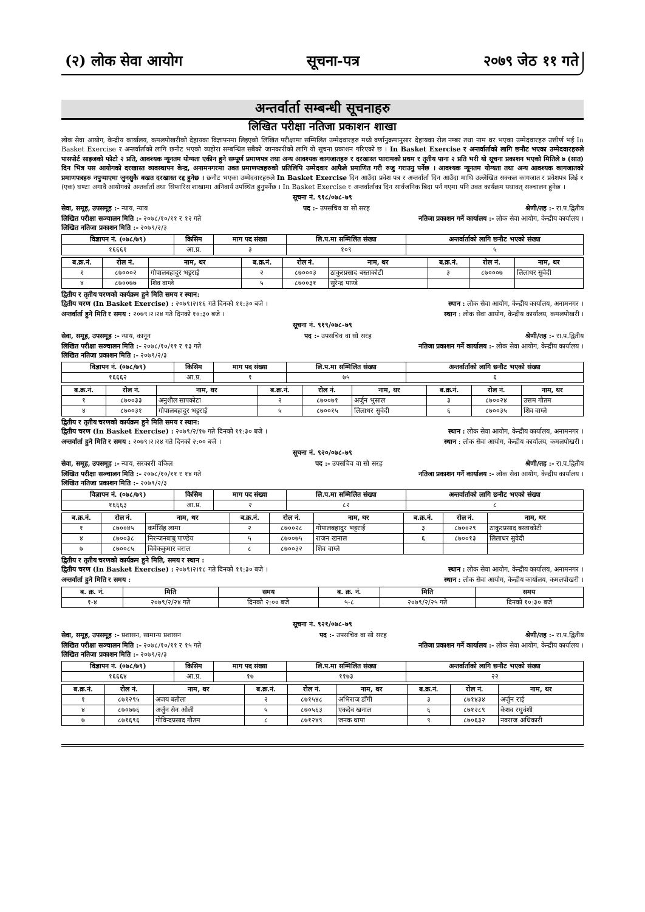(२) लोक सेवा आयोग सूचना-पत्र २०७९ जेठ ११ गते
अन्तर्वार्ता सम्बन्धी सूचनाहरु
लिखित परीक्षा नतिजा प्रकाशन शाखा
लोक सेवा आयोग, केन्द्रीय कार्यालय, कमलपोखरीको देहायका विज्ञापनमा लिइएको लिखित परीक्षामा सम्मिलित उम्मेदवारहरु मध्ये वर्णानुक्रमानुसार देहायका रोल नम्बर तथा नाम थर भएका उम्मेदवारहरु उत्तीर्ण भई In Basket Exercise र अन्तर्वार्ताको लागि छनौट भएको व्यहोरा सम्बन्धित सबैको जानकारीको लागि यो सूचना प्रकाशन गरिएको छ । In Basket Exercise र अन्तर्वार्ताको लागि छनौट भएका उम्मेदवारहरुले पासपोर्ट साइजको फोटो २ प्रति, आवश्यक न्यूनतम योग्यता एकीन हुने सम्पूर्ण प्रमाणपत्र तथा अन्य आवश्यक कागजातहरु र दरखास्त फारामको प्रथम र तृतीय पाना २ प्रति भरी यो सूचना प्रकाशन भएको मितिले ७ (सात) दिन भित्र यस आयोगको दरखास्त व्यवस्थापन केन्द्र, अनामनगरमा उक्त प्रमाणपत्रहरुको प्रतिलिपि उम्मेदवार आफैले प्रमाणित गरी रुजु गराउनु पर्नेछ । आवश्यक न्यूनतम योग्यता तथा अन्य आवश्यक कागजातको प्रमाणपत्रहरु नपुऱ्याएमा जुनसुकै बखत दरखास्त रद्द हुनेछ । छनौट भएका उम्मेदवारहरुले In Basket Exercise दिन आउँदा प्रवेश पत्र र अन्तर्वार्ता दिन आउँदा माथि उल्लेखित सक्कल कागजात र प्रवेशपत्र लिई १ (एक) घण्टा अगावै आयोगको अन्तर्वार्ता तथा सिफारिस शाखामा अनिवार्य उपस्थित हुनुपर्नेछ । In Basket Exercise र अन्तर्वार्ताका दिन सार्वजनिक बिदा पर्न गएमा पनि उक्त कार्यक्रम यथावत् सञ्चालन हुनेछ ।
सूचना नं. ९१८/०७८-७९
सेवा, समूह, उपसमूह :- न्याय, न्याय पद :- उपसचिव वा सो सरह श्रेणी/तह :- रा.प.द्वितीय
लिखित परीक्षा सञ्चालन मिति :- २०७८/१०/११ र १२ गते नतिजा प्रकाशन गर्ने कार्यालय :- लोक सेवा आयोग, केन्द्रीय कार्यालय ।
लिखित नतिजा प्रकाशन मिति :- २०७९/२/३
| विज्ञापन नं. (०७८/७९) | किसिम | माग पद संख्या | लि.प.मा सम्मिलित संख्या | अन्तर्वार्ताको लागि छनौट भएको संख्या |
| --- | --- | --- | --- | --- |
| १६६६१ | आ.प्र. | ३ | १०९ | ५ |
| ब.क्र.नं. | रोल नं. | नाम, थर | ब.क्र.नं. | रोल नं. | नाम, थर | ब.क्र.नं. | रोल नं. | नाम, थर |
| --- | --- | --- | --- | --- | --- | --- | --- | --- |
| १ | ८७०००२ | गोपालबहादुर भट्टराई | २ | ८७०००३ | ठाकुरप्रसाद बस्ताकोटी | ३ | ८७०००७ | लिलाधर सुवेदी |
| ४ | ८७००७७ | शिव वाग्ले | ५ | ८७००३१ | सुरेन्द्र पाण्डे | | | |
द्वितीय र तृतीय चरणको कार्यक्रम हुने मिति समय र स्थान:
द्वितीय चरण (In Basket Exercise) : २०७९।२।१६ गते दिनको ११:३० बजे । स्थान : लोक सेवा आयोग, केन्द्रीय कार्यालय, अनामनगर ।
अन्तर्वार्ता हुने मिति र समय : २०७९।२।२४ गते दिनको १०:३० बजे । स्थान : लोक सेवा आयोग, केन्द्रीय कार्यालय, कमलपोखरी ।
सूचना नं. ९१९/०७८-७९
सेवा, समूह, उपसमूह :- न्याय, कानून पद :- उपसचिव वा सो सरह श्रेणी/तह :- रा.प.द्वितीय
लिखित परीक्षा सञ्चालन मिति :- २०७८/१०/११ र १३ गते नतिजा प्रकाशन गर्ने कार्यालय :- लोक सेवा आयोग, केन्द्रीय कार्यालय ।
लिखित नतिजा प्रकाशन मिति :- २०७९/२/३
| विज्ञापन नं. (०७८/७९) | किसिम | माग पद संख्या | लि.प.मा सम्मिलित संख्या | अन्तर्वार्ताको लागि छनौट भएको संख्या |
| --- | --- | --- | --- | --- |
| १६६६२ | आ.प्र. | १ | ७५ | ६ |
| ब.क्र.नं. | रोल नं. | नाम, थर | ब.क्र.नं. | रोल नं. | नाम, थर | ब.क्र.नं. | रोल नं. | नाम, थर |
| --- | --- | --- | --- | --- | --- | --- | --- | --- |
| १ | ८७००३३ | अनुशील सापकोटा | २ | ८७००७१ | अर्जुन भुसाल | ३ | ८७००२४ | उत्तम गौतम |
| ४ | ८७००३१ | गोपालबहादुर भट्टराई | ५ | ८७००१५ | लिलाधर सुवेदी | ६ | ८७००३५ | शिव वाग्ले |
द्वितीय र तृतीय चरणको कार्यक्रम हुने मिति समय र स्थान:
द्वितीय चरण (In Basket Exercise) : २०७९/२/१७ गते दिनको ११:३० बजे । स्थान : लोक सेवा आयोग, केन्द्रीय कार्यालय, अनामनगर ।
अन्तर्वार्ता हुने मिति र समय : २०७९।२।२४ गते दिनको २:०० बजे । स्थान : लोक सेवा आयोग, केन्द्रीय कार्यालय, कमलपोखरी ।
सूचना नं. ९२०/०७८-७९
सेवा, समूह, उपसमूह :- न्याय, सरकारी वकिल पद :- उपसचिव वा सो सरह श्रेणी/तह :- रा.प.द्वितीय
लिखित परीक्षा सञ्चालन मिति :- २०७८/१०/११ र १४ गते नतिजा प्रकाशन गर्ने कार्यालय :- लोक सेवा आयोग, केन्द्रीय कार्यालय ।
लिखित नतिजा प्रकाशन मिति :- २०७९/२/३
| विज्ञापन नं. (०७८/७९) | किसिम | माग पद संख्या | लि.प.मा सम्मिलित संख्या | अन्तर्वार्ताको लागि छनौट भएको संख्या |
| --- | --- | --- | --- | --- |
| १६६६३ | आ.प्र. | २ | ८२ | ८ |
| ब.क्र.नं. | रोल नं. | नाम, थर | ब.क्र.नं. | रोल नं. | नाम, थर | ब.क्र.नं. | रोल नं. | नाम, थर |
| --- | --- | --- | --- | --- | --- | --- | --- | --- |
| १ | ८७००४५ | कर्मसिंह लामा | २ | ८७००२८ | गोपालबहादुर भट्टराई | ३ | ८७००२९ | ठाकुरप्रसाद बस्ताकोटी |
| ४ | ८७००३८ | निरन्जनबाबु पाण्डेय | ५ | ८७००७५ | राजन खनाल | ६ | ८७००१३ | लिलाधर सुवेदी |
| ७ | ८७००८५ | विवेककुमार वराल | ८ | ८७००३२ | शिव वाग्ले | | | |
द्वितीय र तृतीय चरणको कार्यक्रम हुने मिति, समय र स्थान :
द्वितीय चरण (In Basket Exercise) : २०७९।२।१८ गते दिनको ११:३० बजे । स्थान : लोक सेवा आयोग, केन्द्रीय कार्यालय, अनामनगर ।
अन्तर्वार्ता हुने मिति र समय : स्थान : लोक सेवा आयोग, केन्द्रीय कार्यालय, कमलपोखरी ।
| ब. क्र. नं. | मिति | समय | ब. क्र. नं. | मिति | समय |
| --- | --- | --- | --- | --- | --- |
| १-४ | २०७९/२/२४ गते | दिनको २:०० बजे | ५-८ | २०७९/२/२५ गते | दिनको १०:३० बजे |
सूचना नं. ९२१/०७८-७९
सेवा, समूह, उपसमूह :- प्रशासन, सामान्य प्रशासन पद :- उपसचिव वा सो सरह श्रेणी/तह :- रा.प.द्वितीय
लिखित परीक्षा सञ्चालन मिति :- २०७८/१०/११ र १५ गते नतिजा प्रकाशन गर्ने कार्यालय :- लोक सेवा आयोग, केन्द्रीय कार्यालय ।
लिखित नतिजा प्रकाशन मिति :- २०७९/२/३
| विज्ञापन नं. (०७८/७९) | किसिम | माग पद संख्या | लि.प.मा सम्मिलित संख्या | अन्तर्वार्ताको लागि छनौट भएको संख्या |
| --- | --- | --- | --- | --- |
| १६६६४ | आ.प्र. | १७ | ११७३ | २२ |
| ब.क्र.नं. | रोल नं. | नाम, थर | ब.क्र.नं. | रोल नं. | नाम, थर | ब.क्र.नं. | रोल नं. | नाम, थर |
| --- | --- | --- | --- | --- | --- | --- | --- | --- |
| १ | ८७१२९५ | अजय बतौला | २ | ८७१५४८ | अभिराज डाँगी | ३ | ८७१४३४ | अर्जुन राई |
| ४ | ८७०७७६ | अर्जुन सेन ओली | ५ | ८७०५६३ | एकदेव खनाल | ६ | ८७१२८९ | केशव रघुवंशी |
| ७ | ८७१६९६ | गोविन्दप्रसाद गौतम | ८ | ८७१२४९ | जनक थापा | ९ | ८७०६३२ | नवराज अधिकारी |